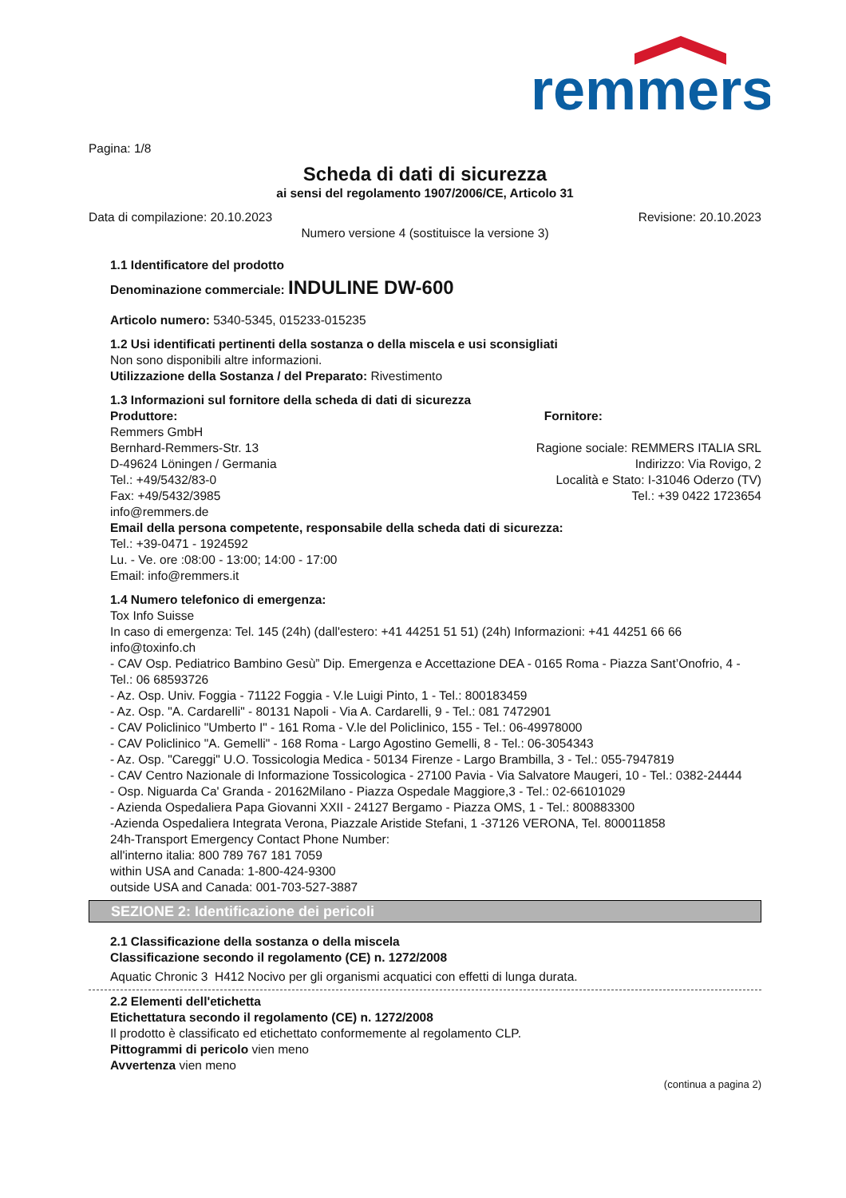remmers
Pagina: 1/8
Scheda di dati di sicurezza
ai sensi del regolamento 1907/2006/CE, Articolo 31
Data di compilazione: 20.10.2023 Revisione: 20.10.2023
Numero versione 4 (sostituisce la versione 3)
1.1 Identificatore del prodotto
Denominazione commerciale: INDULINE DW-600
Articolo numero: 5340-5345, 015233-015235
1.2 Usi identificati pertinenti della sostanza o della miscela e usi sconsigliati
Non sono disponibili altre informazioni.
Utilizzazione della Sostanza / del Preparato: Rivestimento
1.3 Informazioni sul fornitore della scheda di dati di sicurezza
Produttore:
Remmers GmbH
Bernhard-Remmers-Str. 13
D-49624 Löningen / Germania
Tel.: +49/5432/83-0
Fax: +49/5432/3985
info@remmers.de
Fornitore:
Ragione sociale: REMMERS ITALIA SRL
Indirizzo: Via Rovigo, 2
Località e Stato: I-31046 Oderzo (TV)
Tel.: +39 0422 1723654
Email della persona competente, responsabile della scheda dati di sicurezza:
Tel.: +39-0471 - 1924592
Lu. - Ve. ore :08:00 - 13:00; 14:00 - 17:00
Email: info@remmers.it
1.4 Numero telefonico di emergenza:
Tox Info Suisse
In caso di emergenza: Tel. 145 (24h) (dall'estero: +41 44251 51 51) (24h) Informazioni: +41 44251 66 66
info@toxinfo.ch
- CAV Osp. Pediatrico Bambino Gesù” Dip. Emergenza e Accettazione DEA - 0165 Roma - Piazza Sant’Onofrio, 4 - Tel.: 06 68593726
- Az. Osp. Univ. Foggia - 71122 Foggia - V.le Luigi Pinto, 1 - Tel.: 800183459
- Az. Osp. "A. Cardarelli" - 80131 Napoli - Via A. Cardarelli, 9 - Tel.: 081 7472901
- CAV Policlinico "Umberto I" - 161 Roma - V.le del Policlinico, 155 - Tel.: 06-49978000
- CAV Policlinico "A. Gemelli" - 168 Roma - Largo Agostino Gemelli, 8 - Tel.: 06-3054343
- Az. Osp. "Careggi" U.O. Tossicologia Medica - 50134 Firenze - Largo Brambilla, 3 - Tel.: 055-7947819
- CAV Centro Nazionale di Informazione Tossicologica - 27100 Pavia - Via Salvatore Maugeri, 10 - Tel.: 0382-24444
- Osp. Niguarda Ca' Granda - 20162Milano - Piazza Ospedale Maggiore,3 - Tel.: 02-66101029
- Azienda Ospedaliera Papa Giovanni XXII - 24127 Bergamo - Piazza OMS, 1 - Tel.: 800883300
-Azienda Ospedaliera Integrata Verona, Piazzale Aristide Stefani, 1 -37126 VERONA, Tel. 800011858
24h-Transport Emergency Contact Phone Number:
all'interno italia: 800 789 767 181 7059
within USA and Canada: 1-800-424-9300
outside USA and Canada: 001-703-527-3887
SEZIONE 2: Identificazione dei pericoli
2.1 Classificazione della sostanza o della miscela
Classificazione secondo il regolamento (CE) n. 1272/2008
Aquatic Chronic 3 H412 Nocivo per gli organismi acquatici con effetti di lunga durata.
2.2 Elementi dell'etichetta
Etichettatura secondo il regolamento (CE) n. 1272/2008
Il prodotto è classificato ed etichettato conformemente al regolamento CLP.
Pittogrammi di pericolo vien meno
Avvertenza vien meno
(continua a pagina 2)